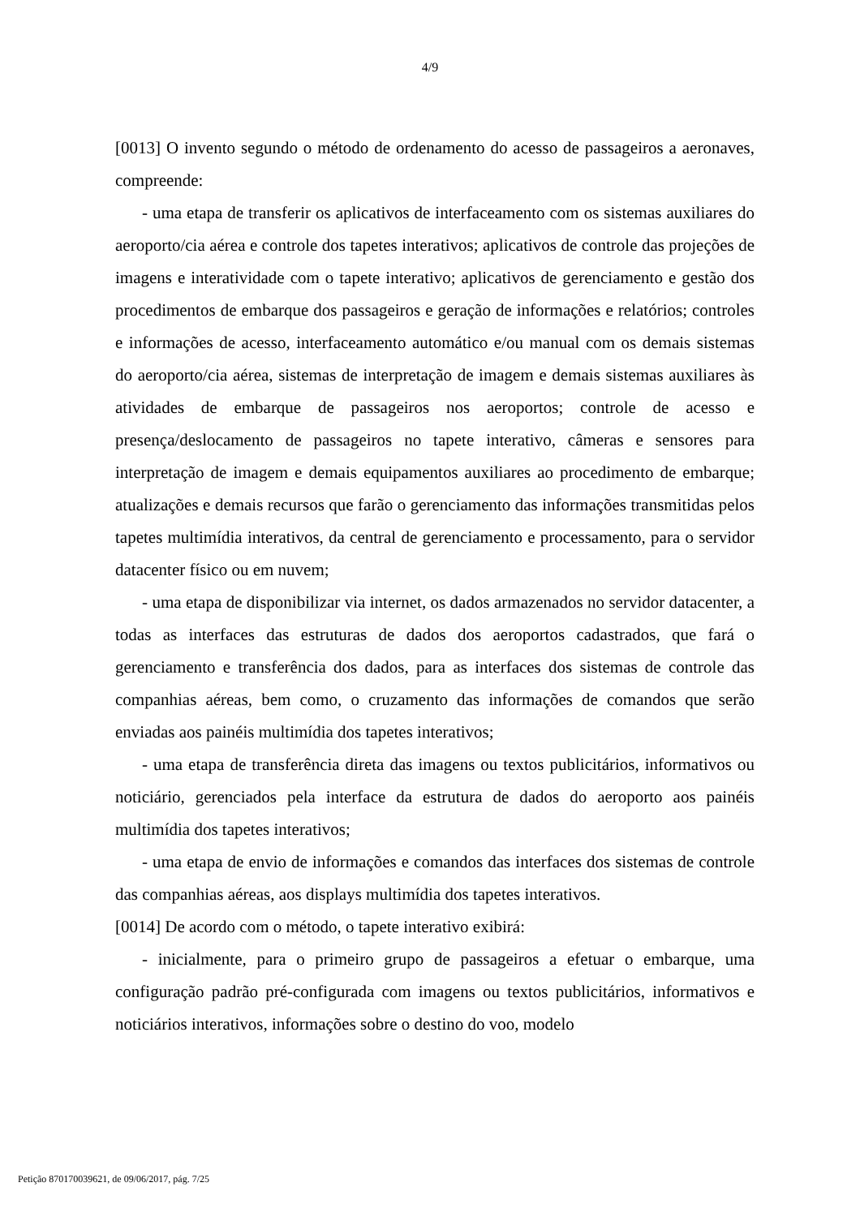4/9
[0013] O invento segundo o método de ordenamento do acesso de passageiros a aeronaves, compreende:
- uma etapa de transferir os aplicativos de interfaceamento com os sistemas auxiliares do aeroporto/cia aérea e controle dos tapetes interativos; aplicativos de controle das projeções de imagens e interatividade com o tapete interativo; aplicativos de gerenciamento e gestão dos procedimentos de embarque dos passageiros e geração de informações e relatórios; controles e informações de acesso, interfaceamento automático e/ou manual com os demais sistemas do aeroporto/cia aérea, sistemas de interpretação de imagem e demais sistemas auxiliares às atividades de embarque de passageiros nos aeroportos; controle de acesso e presença/deslocamento de passageiros no tapete interativo, câmeras e sensores para interpretação de imagem e demais equipamentos auxiliares ao procedimento de embarque; atualizações e demais recursos que farão o gerenciamento das informações transmitidas pelos tapetes multimídia interativos, da central de gerenciamento e processamento, para o servidor datacenter físico ou em nuvem;
- uma etapa de disponibilizar via internet, os dados armazenados no servidor datacenter, a todas as interfaces das estruturas de dados dos aeroportos cadastrados, que fará o gerenciamento e transferência dos dados, para as interfaces dos sistemas de controle das companhias aéreas, bem como, o cruzamento das informações de comandos que serão enviadas aos painéis multimídia dos tapetes interativos;
- uma etapa de transferência direta das imagens ou textos publicitários, informativos ou noticiário, gerenciados pela interface da estrutura de dados do aeroporto aos painéis multimídia dos tapetes interativos;
- uma etapa de envio de informações e comandos das interfaces dos sistemas de controle das companhias aéreas, aos displays multimídia dos tapetes interativos.
[0014] De acordo com o método, o tapete interativo exibirá:
- inicialmente, para o primeiro grupo de passageiros a efetuar o embarque, uma configuração padrão pré-configurada com imagens ou textos publicitários, informativos e noticiários interativos, informações sobre o destino do voo, modelo
Petição 870170039621, de 09/06/2017, pág. 7/25